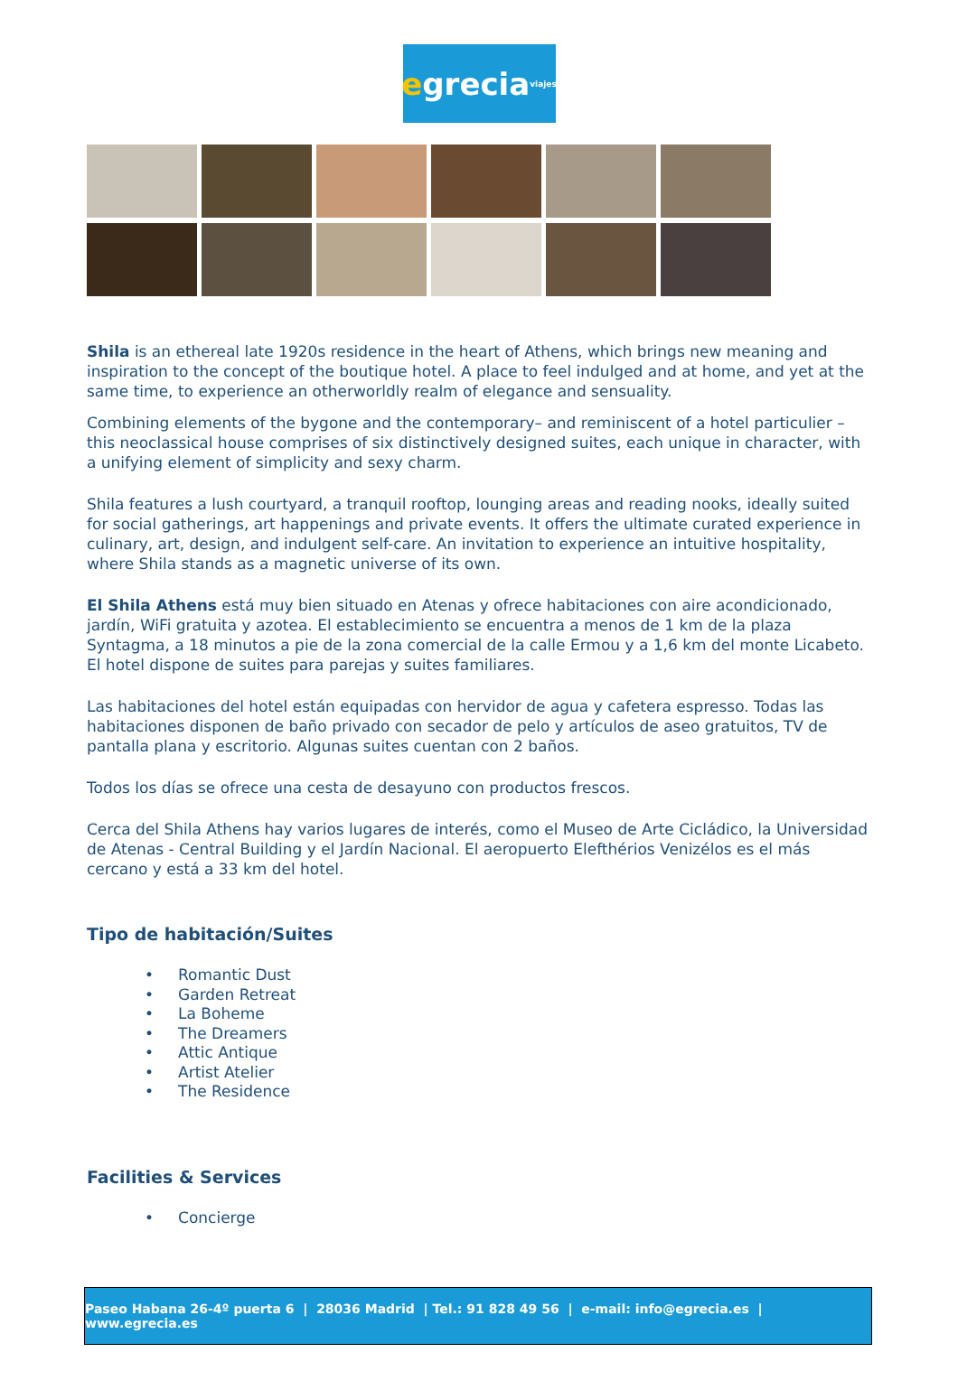e grecia viajes
Shila is an ethereal late 1920s residence in the heart of Athens, which brings new meaning and inspiration to the concept of the boutique hotel. A place to feel indulged and at home, and yet at the same time, to experience an otherworldly realm of elegance and sensuality.
Combining elements of the bygone and the contemporary– and reminiscent of a hotel particulier – this neoclassical house comprises of six distinctively designed suites, each unique in character, with a unifying element of simplicity and sexy charm.
Shila features a lush courtyard, a tranquil rooftop, lounging areas and reading nooks, ideally suited for social gatherings, art happenings and private events. It offers the ultimate curated experience in culinary, art, design, and indulgent self-care. An invitation to experience an intuitive hospitality, where Shila stands as a magnetic universe of its own.
El Shila Athens está muy bien situado en Atenas y ofrece habitaciones con aire acondicionado, jardín, WiFi gratuita y azotea. El establecimiento se encuentra a menos de 1 km de la plaza Syntagma, a 18 minutos a pie de la zona comercial de la calle Ermou y a 1,6 km del monte Licabeto. El hotel dispone de suites para parejas y suites familiares.
Las habitaciones del hotel están equipadas con hervidor de agua y cafetera espresso. Todas las habitaciones disponen de baño privado con secador de pelo y artículos de aseo gratuitos, TV de pantalla plana y escritorio. Algunas suites cuentan con 2 baños.
Todos los días se ofrece una cesta de desayuno con productos frescos.
Cerca del Shila Athens hay varios lugares de interés, como el Museo de Arte Cicládico, la Universidad de Atenas - Central Building y el Jardín Nacional. El aeropuerto Elefthérios Venizélos es el más cercano y está a 33 km del hotel.
Tipo de habitación/Suites
• Romantic Dust
• Garden Retreat
• La Boheme
• The Dreamers
• Attic Antique
• Artist Atelier
• The Residence
Facilities & Services
• Concierge
Paseo Habana 26-4º puerta 6 | 28036 Madrid | Tel.: 91 828 49 56 | e-mail: info@egrecia.es | www.egrecia.es